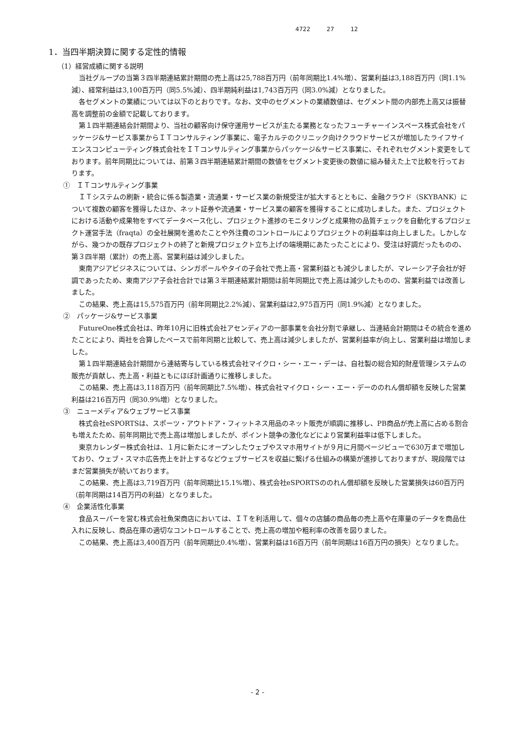4722 27 12
1．当四半期決算に関する定性的情報
（1）経営成績に関する説明
当社グループの当第３四半期連結累計期間の売上高は25,788百万円（前年同期比1.4%増）、営業利益は3,188百万円（同1.1%減）、経常利益は3,100百万円（同5.5%減）、四半期純利益は1,743百万円（同3.0%減）となりました。
各セグメントの業績については以下のとおりです。なお、文中のセグメントの業績数値は、セグメント間の内部売上高又は振替高を調整前の金額で記載しております。
第１四半期連結会計期間より、当社の顧客向け保守運用サービスが主たる業務となったフューチャーインスペース株式会社をパッケージ&サービス事業からＩＴコンサルティング事業に、電子カルテのクリニック向けクラウドサービスが増加したライフサイエンスコンピューティング株式会社をＩＴコンサルティング事業からパッケージ&サービス事業に、それぞれセグメント変更をしております。前年同期比については、前第３四半期連結累計期間の数値をセグメント変更後の数値に組み替えた上で比較を行っております。
①　ＩＴコンサルティング事業
ＩＴシステムの刷新・統合に係る製造業・流通業・サービス業の新規受注が拡大するとともに、金融クラウド（SKYBANK）について複数の顧客を獲得したほか、ネット証券や流通業・サービス業の顧客を獲得することに成功しました。また、プロジェクトにおける活動や成果物をすべてデータベース化し、プロジェクト進捗のモニタリングと成果物の品質チェックを自動化するプロジェクト運営手法（fraqta）の全社展開を進めたことや外注費のコントロールによりプロジェクトの利益率は向上しました。しかしながら、幾つかの既存プロジェクトの終了と新規プロジェクト立ち上げの端境期にあたったことにより、受注は好調だったものの、第３四半期（累計）の売上高、営業利益は減少しました。
東南アジアビジネスについては、シンガポールやタイの子会社で売上高・営業利益とも減少しましたが、マレーシア子会社が好調であったため、東南アジア子会社合計では第３半期連結累計期間は前年同期比で売上高は減少したものの、営業利益では改善しました。
この結果、売上高は15,575百万円（前年同期比2.2%減）、営業利益は2,975百万円（同1.9%減）となりました。
②　パッケージ&サービス事業
FutureOne株式会社は、昨年10月に旧株式会社アセンディアの一部事業を会社分割で承継し、当連結会計期間はその統合を進めたことにより、両社を合算したベースで前年同期と比較して、売上高は減少しましたが、営業利益率が向上し、営業利益は増加しました。
第１四半期連結会計期間から連結寄与している株式会社マイクロ・シー・エー・デーは、自社製の総合知的財産管理システムの販売が貢献し、売上高・利益ともにほぼ計画通りに推移しました。
この結果、売上高は3,118百万円（前年同期比7.5%増）、株式会社マイクロ・シー・エー・デーののれん償却額を反映した営業利益は216百万円（同30.9%増）となりました。
③　ニューメディア&ウェブサービス事業
株式会社eSPORTSは、スポーツ・アウトドア・フィットネス用品のネット販売が順調に推移し、PB商品が売上高に占める割合も増えたため、前年同期比で売上高は増加しましたが、ポイント競争の激化などにより営業利益率は低下しました。
東京カレンダー株式会社は、１月に新たにオープンしたウェブやスマホ用サイトが９月に月間ページビューで630万まで増加しており、ウェブ・スマホ広告売上を計上するなどウェブサービスを収益に繋げる仕組みの構築が進捗しておりますが、現段階ではまだ営業損失が続いております。
この結果、売上高は3,719百万円（前年同期比15.1%増）、株式会社eSPORTSののれん償却額を反映した営業損失は60百万円（前年同期は14百万円の利益）となりました。
④　企業活性化事業
食品スーパーを営む株式会社魚栄商店においては、ＩＴを利活用して、個々の店舗の商品毎の売上高や在庫量のデータを商品仕入れに反映し、商品在庫の適切なコントロールすることで、売上高の増加や粗利率の改善を図りました。
この結果、売上高は3,400百万円（前年同期比0.4%増）、営業利益は16百万円（前年同期は16百万円の損失）となりました。
- 2 -